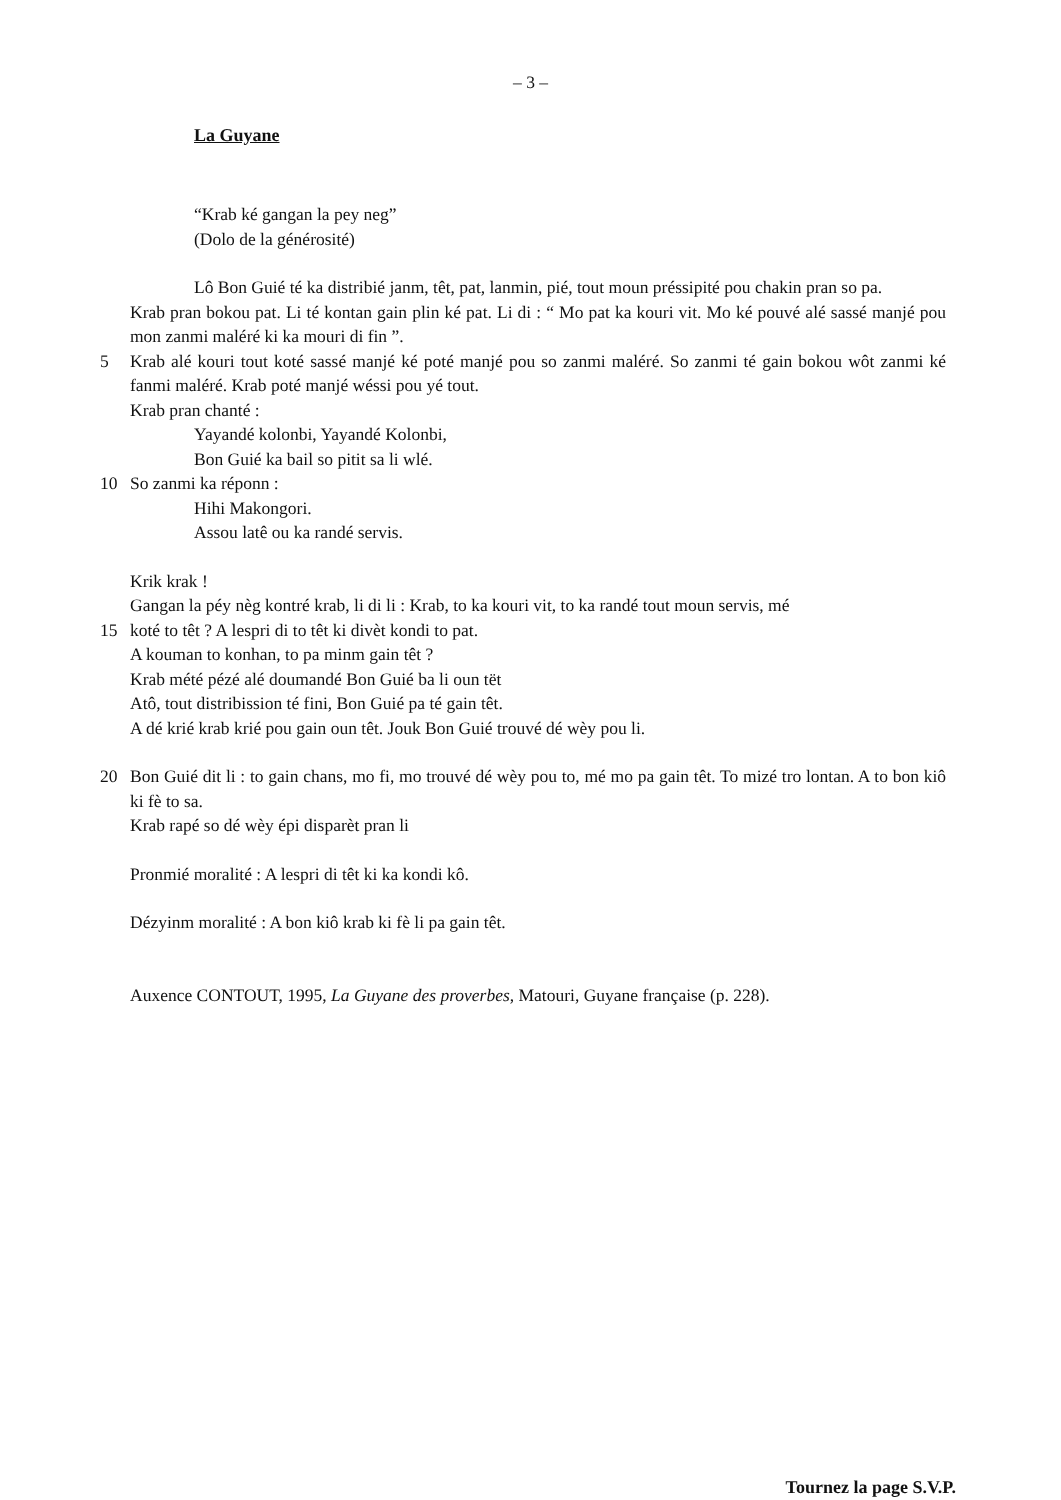– 3 –
La Guyane
“Krab ké gangan la pey neg”
(Dolo de la générosité)
Lô Bon Guié té ka distribié janm, têt, pat, lanmin, pié, tout moun préssipité pou chakin pran so pa.
Krab pran bokou pat. Li té kontan gain plin ké pat. Li di : “ Mo pat ka kouri vit. Mo ké pouvé alé sassé manjé pou mon zanmi maléré ki ka mouri di fin ”.
5 Krab alé kouri tout koté sassé manjé ké poté manjé pou so zanmi maléré. So zanmi té gain bokou wôt zanmi ké fanmi maléré. Krab poté manjé wéssi pou yé tout.
Krab pran chanté :
Yayandé kolonbi, Yayandé Kolonbi,
Bon Guié ka bail so pitit sa li wlé.
10 So zanmi ka réponn :
Hihi Makongori.
Assou latê ou ka randé servis.
Krik krak !
Gangan la péy nèg kontré krab, li di li : Krab, to ka kouri vit, to ka randé tout moun servis, mé
15 koté to têt ? A lespri di to têt ki divèt kondi to pat.
A kouman to konhan, to pa minm gain têt ?
Krab mété pézé alé doumandé Bon Guié ba li oun tët
Atô, tout distribission té fini, Bon Guié pa té gain têt.
A dé krié krab krié pou gain oun têt. Jouk Bon Guié trouvé dé wèy pou li.
20 Bon Guié dit li : to gain chans, mo fi, mo trouvé dé wèy pou to, mé mo pa gain têt. To mizé tro lontan. A to bon kiô ki fè to sa.
Krab rapé so dé wèy épi disparèt pran li
Pronmié moralité : A lespri di têt ki ka kondi kô.
Dézyinm moralité : A bon kiô krab ki fè li pa gain têt.
Auxence CONTOUT, 1995, La Guyane des proverbes, Matouri, Guyane française (p. 228).
Tournez la page S.V.P.